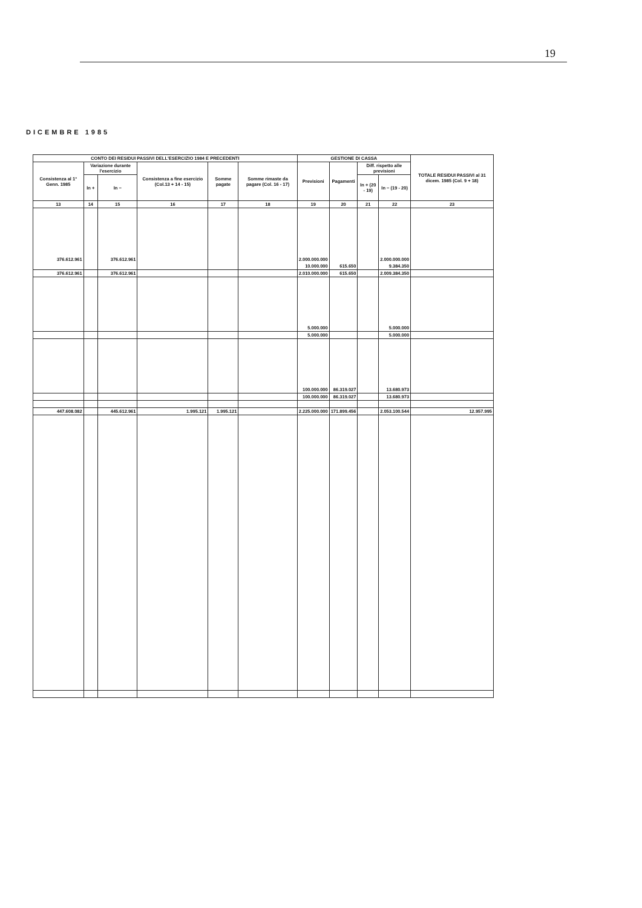19
DICEMBRE 1985
| CONTO DEI RESIDUI PASSIVI DELL'ESERCIZIO 1984 E PRECEDENTI | | | | | | GESTIONE DI CASSA | | | | TOTALE RESIDUI PASSIVI al 31 dicem. 1985 (Col. 9 + 18) |
| --- | --- | --- | --- | --- | --- | --- | --- | --- | --- | --- |
| Consistenza al 1° Genn. 1985 | Variazione durante l'esercizio | | Consistenza a fine esercizio (Col.13 + 14 - 15) | Somme pagate | Somme rimaste da pagare (Col. 16 - 17) | Previsioni | Pagamenti | Diff. rispetto alle previsioni | | |
| | In + | In − | | | | | | In + (20 - 19) | In − (19 - 20) | |
| 13 | 14 | 15 | 16 | 17 | 18 | 19 | 20 | 21 | 22 | 23 |
| 376.612.961 | | 376.612.961 | | | | 2.000.000.000 | | | 2.000.000.000 | |
| | | | | | | 10.000.000 | 615.650 | | 9.384.350 | |
| 376.612.961 | | 376.612.961 | | | | 2.010.000.000 | 615.650 | | 2.009.384.350 | |
| | | | | | | 5.000.000 | | | 5.000.000 | |
| | | | | | | 5.000.000 | | | 5.000.000 | |
| | | | | | | 100.000.000 | 86.319.027 | | 13.680.973 | |
| | | | | | | 100.000.000 | 86.319.027 | | 13.680.973 | |
| 447.608.082 | | 445.612.961 | 1.995.121 | 1.995.121 | | 2.225.000.000 | 171.899.456 | | 2.053.100.544 | 12.957.995 |